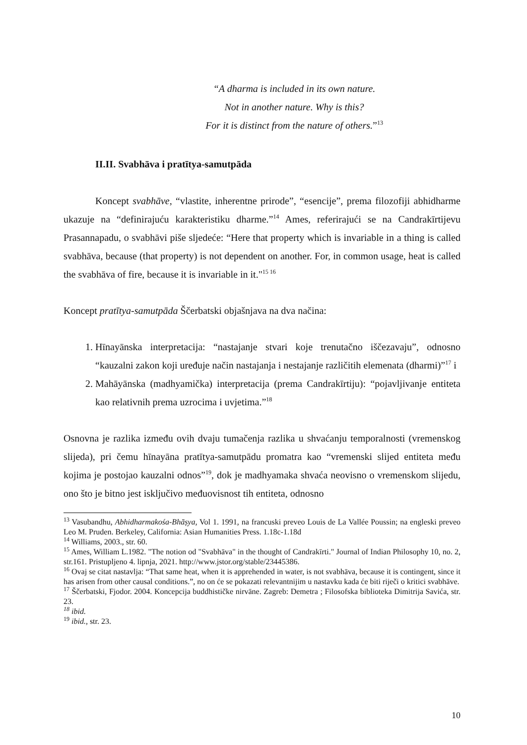“A dharma is included in its own nature.
Not in another nature. Why is this?
For it is distinct from the nature of others.”<sup>13</sup>
II.II. Svabhāva i pratītya-samutpāda
Koncept svabhāve, “vlastite, inherentne prirode”, “esencije”, prema filozofiji abhidharme ukazuje na “definirajuću karakteristiku dharme.”<sup>14</sup> Ames, referirajući se na Candrakīrtijevu Prasannapadu, o svabhāvi piše sljedeće: “Here that property which is invariable in a thing is called svabhāva, because (that property) is not dependent on another. For, in common usage, heat is called the svabhāva of fire, because it is invariable in it."<sup>15 16</sup>
Koncept pratītya-samutpāda Ščerbatski objašnjava na dva načina:
1. Hīnayānska interpretacija: “nastajanje stvari koje trenutačno iščezavaju”, odnosno “kauzalni zakon koji uređuje način nastajanja i nestajanje različitih elemenata (dharmi)”<sup>17</sup> i
2. Mahāyānska (madhyamička) interpretacija (prema Candrakīrtiju): “pojavljivanje entiteta kao relativnih prema uzrocima i uvjetima.”<sup>18</sup>
Osnovna je razlika između ovih dvaju tumačenja razlika u shvaćanju temporalnosti (vremenskog slijeda), pri čemu hīnayāna pratītya-samutpādu promatra kao “vremenski slijed entiteta među kojima je postojao kauzalni odnos”<sup>19</sup>, dok je madhyamaka shvaća neovisno o vremenskom slijedu, ono što je bitno jest isključivo međuovisnost tih entiteta, odnosno
<sup>13</sup> Vasubandhu, Abhidharmakośa-Bhāṣya, Vol 1. 1991, na francuski preveo Louis de La Vallée Poussin; na engleski preveo Leo M. Pruden. Berkeley, California: Asian Humanities Press. 1.18c-1.18d
<sup>14</sup> Williams, 2003., str. 60.
<sup>15</sup> Ames, William L.1982. "The notion od "Svabhāva" in the thought of Candrakīrti." Journal of Indian Philosophy 10, no. 2, str.161. Pristupljeno 4. lipnja, 2021. http://www.jstor.org/stable/23445386.
<sup>16</sup> Ovaj se citat nastavlja: “That same heat, when it is apprehended in water, is not svabhāva, because it is contingent, since it has arisen from other causal conditions.”, no on će se pokazati relevantnijim u nastavku kada će biti riječi o kritici svabhāve.
<sup>17</sup> Ščerbatski, Fjodor. 2004. Koncepcija buddhističke nirvāne. Zagreb: Demetra ; Filosofska biblioteka Dimitrija Savića, str. 23.
<sup>18</sup> ibid.
<sup>19</sup> ibid., str. 23.
10